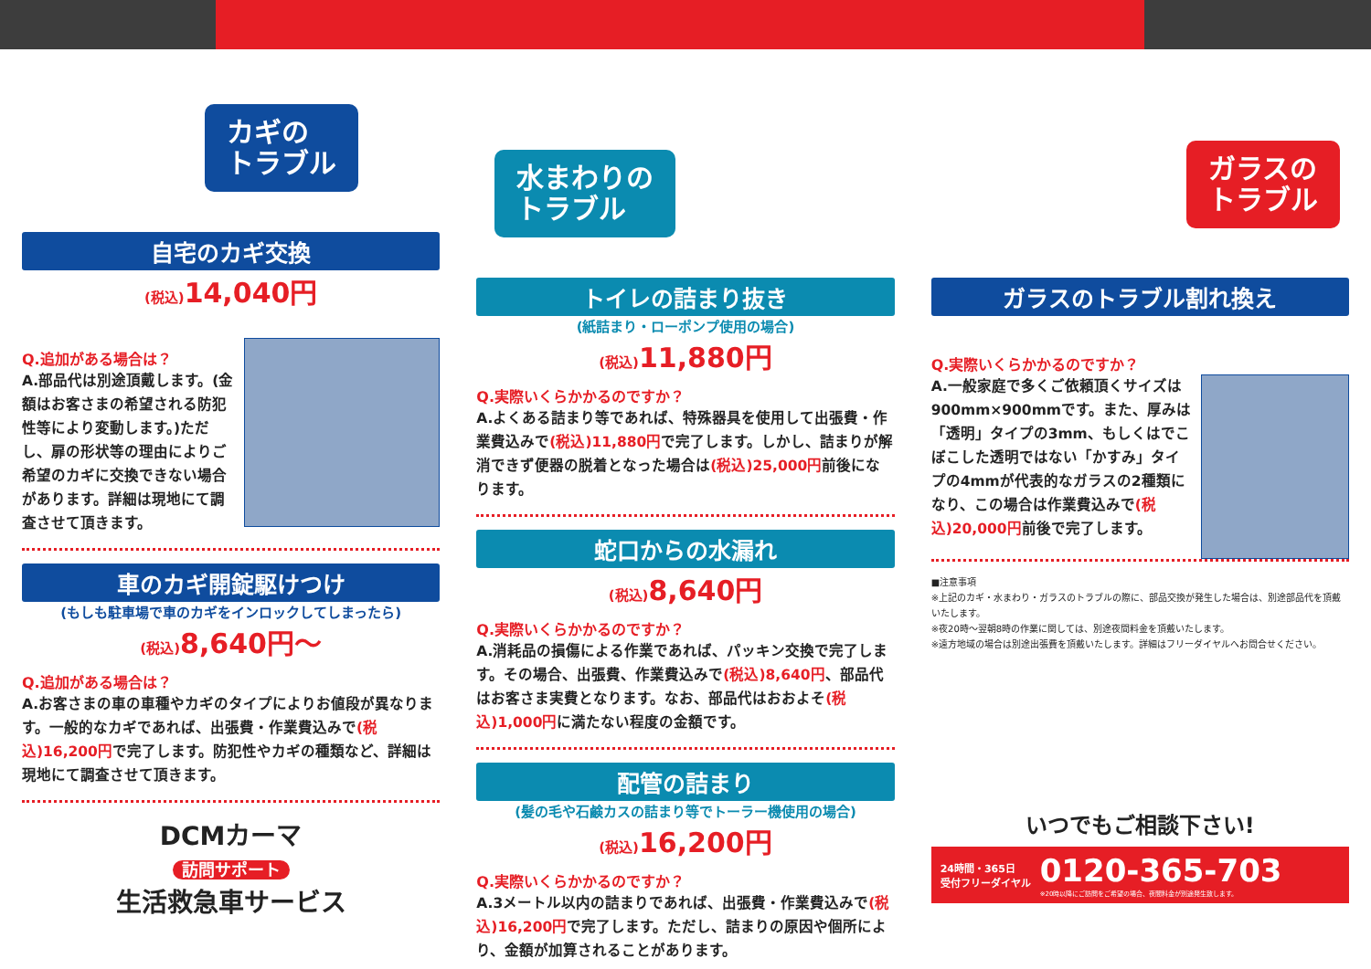カギの
トラブル
自宅のカギ交換
(税込) 14,040円
Q.追加がある場合は？
A.部品代は別途頂戴します。(金額はお客さまの希望される防犯性等により変動します。)ただし、扉の形状等の理由によりご希望のカギに交換できない場合があります。詳細は現地にて調査させて頂きます。
車のカギ開錠駆けつけ
(もしも駐車場で車のカギをインロックしてしまったら)
(税込) 8,640円～
Q.追加がある場合は？
A.お客さまの車の車種やカギのタイプによりお値段が異なります。一般的なカギであれば、出張費・作業費込みで(税込)16,200円で完了します。防犯性やカギの種類など、詳細は現地にて調査させて頂きます。
DCMカーマ
訪問サポート
生活救急車サービス
水まわりの
トラブル
トイレの詰まり抜き
(紙詰まり・ローポンプ使用の場合)
(税込) 11,880円
Q.実際いくらかかるのですか？
A.よくある詰まり等であれば、特殊器具を使用して出張費・作業費込みで(税込)11,880円で完了します。しかし、詰まりが解消できず便器の脱着となった場合は(税込)25,000円前後になります。
蛇口からの水漏れ
(税込) 8,640円
Q.実際いくらかかるのですか？
A.消耗品の損傷による作業であれば、パッキン交換で完了します。その場合、出張費、作業費込みで(税込)8,640円、部品代はお客さま実費となります。なお、部品代はおおよそ(税込)1,000円に満たない程度の金額です。
配管の詰まり
(髪の毛や石鹸カスの詰まり等でトーラー機使用の場合)
(税込) 16,200円
Q.実際いくらかかるのですか？
A.3メートル以内の詰まりであれば、出張費・作業費込みで(税込)16,200円で完了します。ただし、詰まりの原因や個所により、金額が加算されることがあります。
ガラスの
トラブル
ガラスのトラブル割れ換え
Q.実際いくらかかるのですか？
A.一般家庭で多くご依頼頂くサイズは900mm×900mmです。また、厚みは「透明」タイプの3mm、もしくはでこぼこした透明ではない「かすみ」タイプの4mmが代表的なガラスの2種類になり、この場合は作業費込みで(税込)20,000円前後で完了します。
■注意事項
※上記のカギ・水まわり・ガラスのトラブルの際に、部品交換が発生した場合は、別途部品代を頂戴いたします。
※夜20時～翌朝8時の作業に関しては、別途夜間料金を頂戴いたします。
※遠方地域の場合は別途出張費を頂戴いたします。詳細はフリーダイヤルへお問合せください。
いつでもご相談下さい!
24時間・365日
受付フリーダイヤル
0120-365-703
※20時以降にご訪問をご希望の場合、夜間料金が別途発生致します。